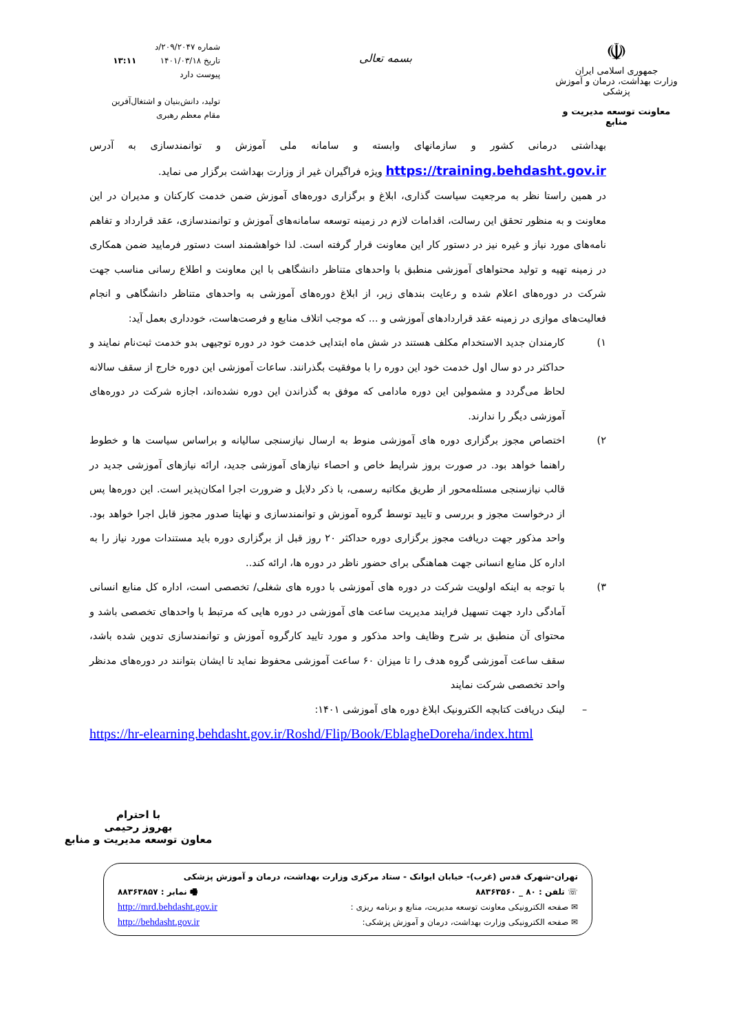☫
جمهوری اسلامی ایران
وزارت بهداشت، درمان و آموزش پزشکی
معاونت توسعه مدیریت و منابع
بسمه تعالی
شماره ۲۰۹/۲۰۴۷/د
تاریخ ۱۴۰۱/۰۳/۱۸ ۱۳:۱۱
پیوست دارد
تولید، دانش‌بنیان و اشتغال‌آفرین
مقام معظم رهبری
بهداشتی درمانی کشور و سازمانهای وابسته و سامانه ملی آموزش و توانمندسازی به آدرس https://training.behdasht.gov.ir ویژه فراگیران غیر از وزارت بهداشت برگزار می نماید.
در همین راستا نظر به مرجعیت سیاست گذاری، ابلاغ و برگزاری دوره‌های آموزش ضمن خدمت کارکنان و مدیران در این معاونت و به منظور تحقق این رسالت، اقدامات لازم در زمینه توسعه سامانه‌های آموزش و توانمندسازی، عقد قرارداد و تفاهم نامه‌های مورد نیاز و غیره نیز در دستور کار این معاونت قرار گرفته است. لذا خواهشمند است دستور فرمایید ضمن همکاری در زمینه تهیه و تولید محتواهای آموزشی منطبق با واحدهای متناظر دانشگاهی با این معاونت و اطلاع رسانی مناسب جهت شرکت در دوره‌های اعلام شده و رعایت بندهای زیر، از ابلاغ دوره‌های آموزشی به واحدهای متناظر دانشگاهی و انجام فعالیت‌های موازی در زمینه عقد قراردادهای آموزشی و ... که موجب اتلاف منابع و فرصت‌هاست، خودداری بعمل آید:
۱) کارمندان جدید الاستخدام مکلف هستند در شش ماه ابتدایی خدمت خود در دوره توجیهی بدو خدمت ثبت‌نام نمایند و حداکثر در دو سال اول خدمت خود این دوره را با موفقیت بگذرانند. ساعات آموزشی این دوره خارج از سقف سالانه لحاظ می‌گردد و مشمولین این دوره مادامی که موفق به گذراندن این دوره نشده‌اند، اجازه شرکت در دوره‌های آموزشی دیگر را ندارند.
۲) اختصاص مجوز برگزاری دوره های آموزشی منوط به ارسال نیازسنجی سالیانه و براساس سیاست ها و خطوط راهنما خواهد بود. در صورت بروز شرایط خاص و احصاء نیازهای آموزشی جدید، ارائه نیازهای آموزشی جدید در قالب نیازسنجی مسئله‌محور از طریق مکاتبه رسمی، با ذکر دلایل و ضرورت اجرا امکان‌پذیر است. این دوره‌ها پس از درخواست مجوز و بررسی و تایید توسط گروه آموزش و توانمندسازی و نهایتا صدور مجوز قابل اجرا خواهد بود. واحد مذکور جهت دریافت مجوز برگزاری دوره حداکثر ۲۰ روز قبل از برگزاری دوره باید مستندات مورد نیاز را به اداره کل منابع انسانی جهت هماهنگی برای حضور ناظر در دوره ها، ارائه کند..
۳) با توجه به اینکه اولویت شرکت در دوره های آموزشی با دوره های شغلی/ تخصصی است، اداره کل منابع انسانی آمادگی دارد جهت تسهیل فرایند مدیریت ساعت های آموزشی در دوره هایی که مرتبط با واحدهای تخصصی باشد و محتوای آن منطبق بر شرح وظایف واحد مذکور و مورد تایید کارگروه آموزش و توانمندسازی تدوین شده باشد، سقف ساعت آموزشی گروه هدف را تا میزان ۶۰ ساعت آموزشی محفوظ نماید تا ایشان بتوانند در دوره‌های مدنظر واحد تخصصی شرکت نمایند
– لینک دریافت کتابچه الکترونیک ابلاغ دوره های آموزشی ۱۴۰۱:
https://hr-elearning.behdasht.gov.ir/Roshd/Flip/Book/EblagheDoreha/index.html
با احترام
بهروز رحیمی
معاون توسعه مدیریت و منابع
تهران-شهرک قدس (غرب)- خیابان ایوانک - ستاد مرکزی وزارت بهداشت، درمان و آموزش پزشکی
☏ تلفن : ۸۰ _ ۸۸۳۶۳۵۶۰ 🖷 نمابر : ۸۸۳۶۳۸۵۷
✉ صفحه الکترونیکی معاونت توسعه مدیریت، منابع و برنامه ریزی : http://mrd.behdasht.gov.ir
✉ صفحه الکترونیکی وزارت بهداشت، درمان و آموزش پزشکی: http://behdasht.gov.ir